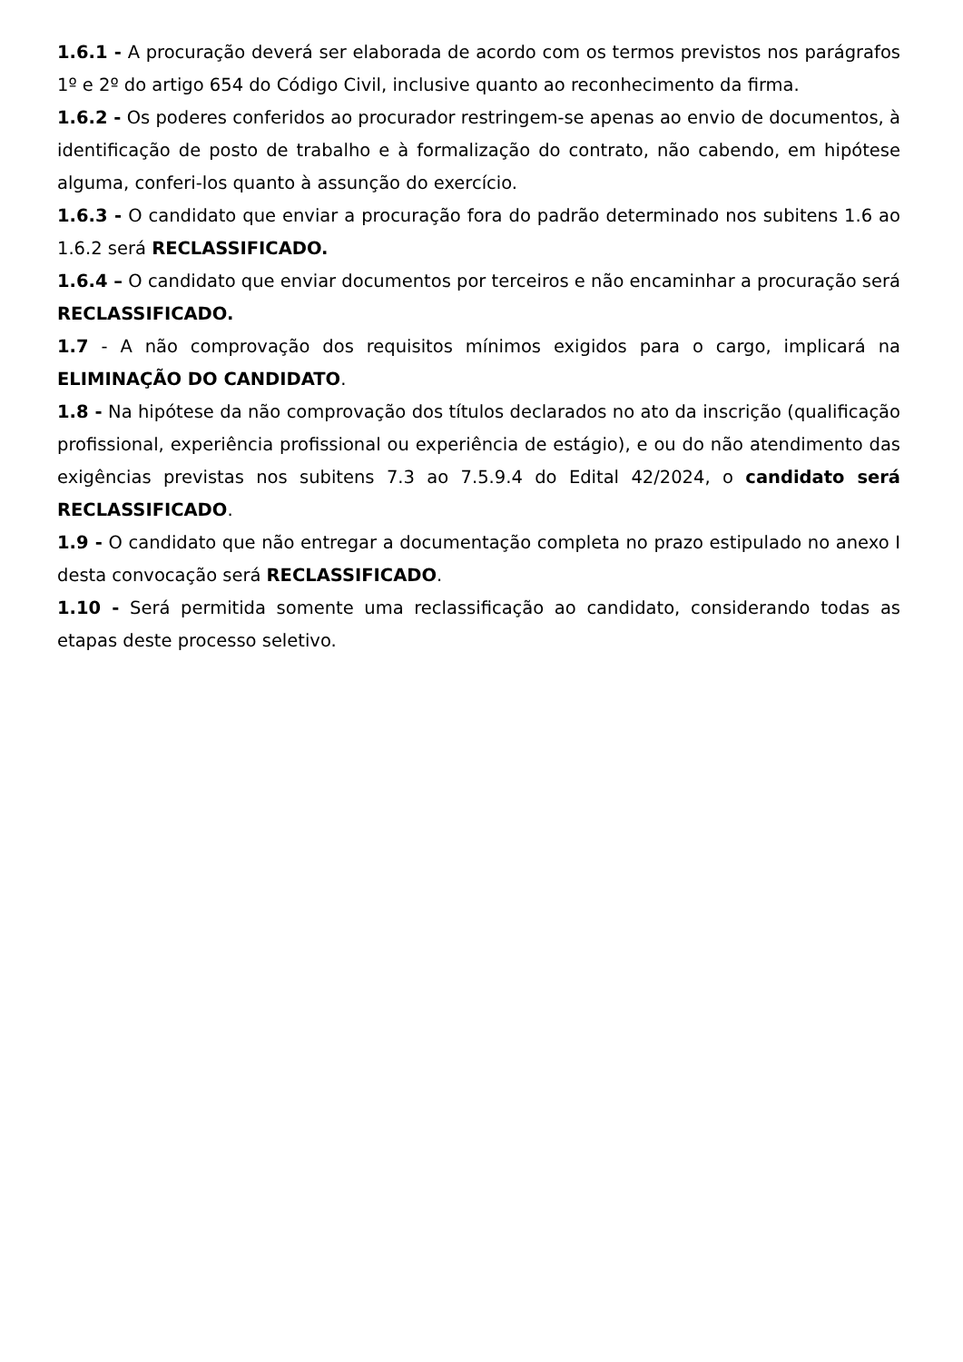1.6.1 - A procuração deverá ser elaborada de acordo com os termos previstos nos parágrafos 1º e 2º do artigo 654 do Código Civil, inclusive quanto ao reconhecimento da firma.
1.6.2 - Os poderes conferidos ao procurador restringem-se apenas ao envio de documentos, à identificação de posto de trabalho e à formalização do contrato, não cabendo, em hipótese alguma, conferi-los quanto à assunção do exercício.
1.6.3 - O candidato que enviar a procuração fora do padrão determinado nos subitens 1.6 ao 1.6.2 será RECLASSIFICADO.
1.6.4 – O candidato que enviar documentos por terceiros e não encaminhar a procuração será RECLASSIFICADO.
1.7 - A não comprovação dos requisitos mínimos exigidos para o cargo, implicará na ELIMINAÇÃO DO CANDIDATO.
1.8 - Na hipótese da não comprovação dos títulos declarados no ato da inscrição (qualificação profissional, experiência profissional ou experiência de estágio), e ou do não atendimento das exigências previstas nos subitens 7.3 ao 7.5.9.4 do Edital 42/2024, o candidato será RECLASSIFICADO.
1.9 - O candidato que não entregar a documentação completa no prazo estipulado no anexo I desta convocação será RECLASSIFICADO.
1.10 - Será permitida somente uma reclassificação ao candidato, considerando todas as etapas deste processo seletivo.